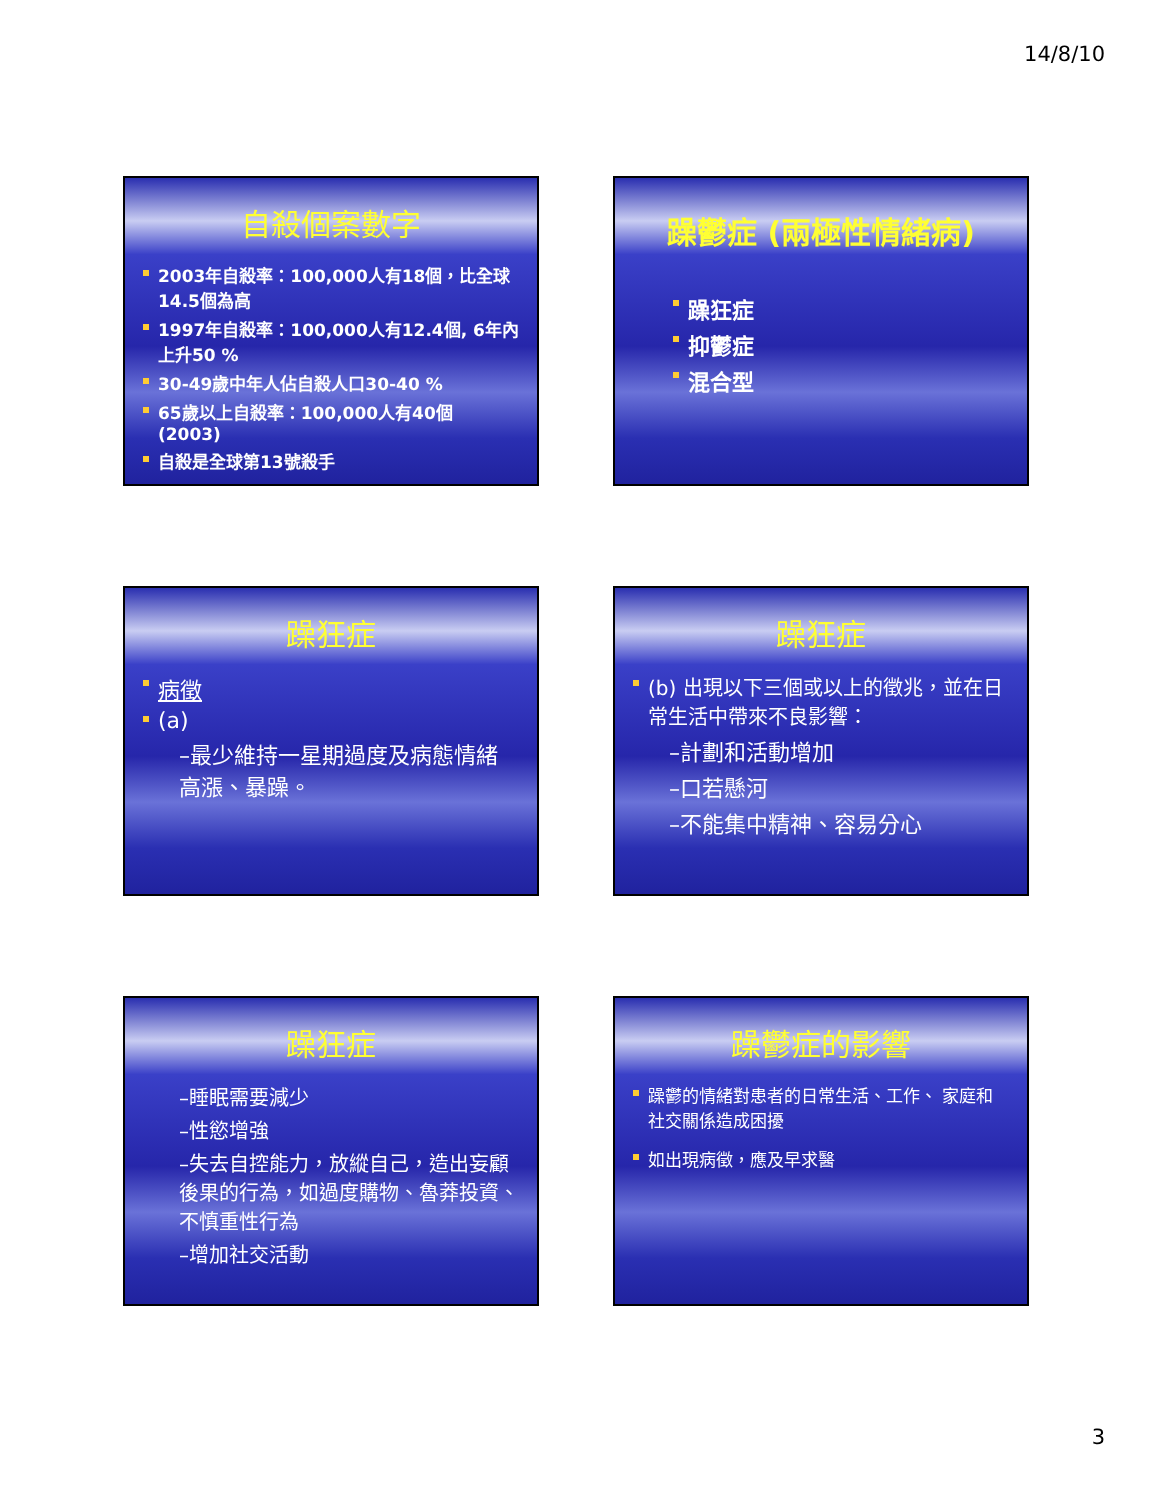14/8/10
自殺個案數字
2003年自殺率：100,000人有18個，比全球14.5個為高
1997年自殺率：100,000人有12.4個, 6年內上升50 %
30-49歲中年人佔自殺人口30-40 %
65歲以上自殺率：100,000人有40個 (2003)
自殺是全球第13號殺手
躁鬱症 (兩極性情緒病)
躁狂症
抑鬱症
混合型
躁狂症
病徵
(a)
–最少維持一星期過度及病態情緒高漲、暴躁。
躁狂症
(b) 出現以下三個或以上的徵兆，並在日常生活中帶來不良影響：
–計劃和活動增加
–口若懸河
–不能集中精神、容易分心
躁狂症
–睡眠需要減少
–性慾增強
–失去自控能力，放縱自己，造出妄顧後果的行為，如過度購物、魯莽投資、不慎重性行為
–增加社交活動
躁鬱症的影響
躁鬱的情緒對患者的日常生活、工作、 家庭和社交關係造成困擾
如出現病徵，應及早求醫
3